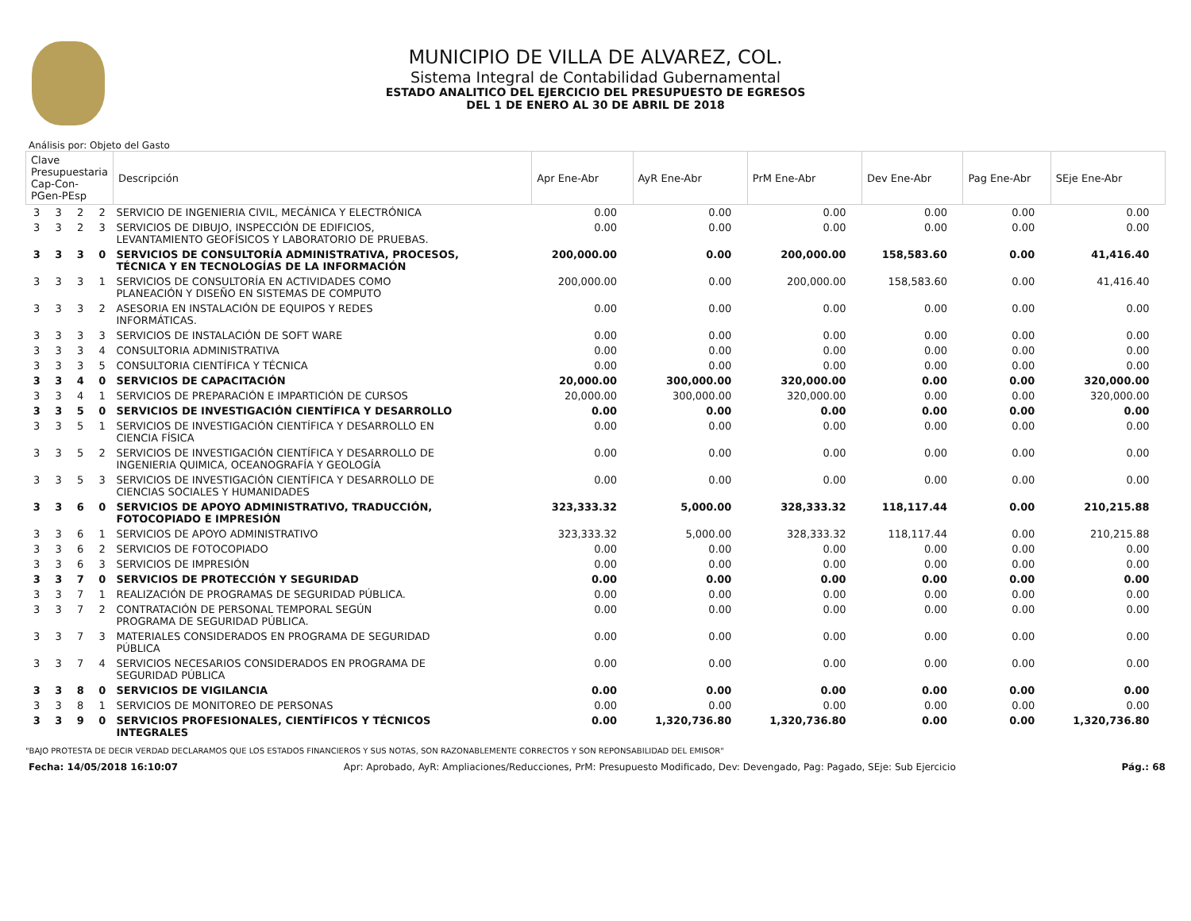MUNICIPIO DE VILLA DE ALVAREZ, COL.
Sistema Integral de Contabilidad Gubernamental
ESTADO ANALITICO DEL EJERCICIO DEL PRESUPUESTO DE EGRESOS
DEL 1 DE ENERO AL 30 DE ABRIL DE 2018
Análisis por: Objeto del Gasto
| Clave Presupuestaria Cap-Con-PGen-PEsp | | | | Descripción | Apr Ene-Abr | AyR Ene-Abr | PrM Ene-Abr | Dev Ene-Abr | Pag Ene-Abr | SEje Ene-Abr |
| --- | --- | --- | --- | --- | --- | --- | --- | --- | --- | --- |
| 3 | 3 | 2 | 2 | SERVICIO DE INGENIERIA CIVIL, MECÁNICA Y ELECTRÓNICA | 0.00 | 0.00 | 0.00 | 0.00 | 0.00 | 0.00 |
| 3 | 3 | 2 | 3 | SERVICIOS DE DIBUJO, INSPECCIÓN DE EDIFICIOS, LEVANTAMIENTO GEOFÍSICOS Y LABORATORIO DE PRUEBAS. | 0.00 | 0.00 | 0.00 | 0.00 | 0.00 | 0.00 |
| 3 | 3 | 3 | 0 | SERVICIOS DE CONSULTORÍA ADMINISTRATIVA, PROCESOS, TÉCNICA Y EN TECNOLOGÍAS DE LA INFORMACIÓN | 200,000.00 | 0.00 | 200,000.00 | 158,583.60 | 0.00 | 41,416.40 |
| 3 | 3 | 3 | 1 | SERVICIOS DE CONSULTORÍA EN ACTIVIDADES COMO PLANEACIÓN Y DISEÑO EN SISTEMAS DE COMPUTO | 200,000.00 | 0.00 | 200,000.00 | 158,583.60 | 0.00 | 41,416.40 |
| 3 | 3 | 3 | 2 | ASESORIA EN INSTALACIÓN DE EQUIPOS Y REDES INFORMÁTICAS. | 0.00 | 0.00 | 0.00 | 0.00 | 0.00 | 0.00 |
| 3 | 3 | 3 | 3 | SERVICIOS DE INSTALACIÓN DE SOFT WARE | 0.00 | 0.00 | 0.00 | 0.00 | 0.00 | 0.00 |
| 3 | 3 | 3 | 4 | CONSULTORIA ADMINISTRATIVA | 0.00 | 0.00 | 0.00 | 0.00 | 0.00 | 0.00 |
| 3 | 3 | 3 | 5 | CONSULTORIA CIENTÍFICA Y TÉCNICA | 0.00 | 0.00 | 0.00 | 0.00 | 0.00 | 0.00 |
| 3 | 3 | 4 | 0 | SERVICIOS DE CAPACITACIÓN | 20,000.00 | 300,000.00 | 320,000.00 | 0.00 | 0.00 | 320,000.00 |
| 3 | 3 | 4 | 1 | SERVICIOS DE PREPARACIÓN E IMPARTICIÓN DE CURSOS | 20,000.00 | 300,000.00 | 320,000.00 | 0.00 | 0.00 | 320,000.00 |
| 3 | 3 | 5 | 0 | SERVICIOS DE INVESTIGACIÓN CIENTÍFICA Y DESARROLLO | 0.00 | 0.00 | 0.00 | 0.00 | 0.00 | 0.00 |
| 3 | 3 | 5 | 1 | SERVICIOS DE INVESTIGACIÓN CIENTÍFICA Y DESARROLLO EN CIENCIA FÍSICA | 0.00 | 0.00 | 0.00 | 0.00 | 0.00 | 0.00 |
| 3 | 3 | 5 | 2 | SERVICIOS DE INVESTIGACIÓN CIENTÍFICA Y DESARROLLO DE INGENIERIA QUIMICA, OCEANOGRAFÍA Y GEOLOGÍA | 0.00 | 0.00 | 0.00 | 0.00 | 0.00 | 0.00 |
| 3 | 3 | 5 | 3 | SERVICIOS DE INVESTIGACIÓN CIENTÍFICA Y DESARROLLO DE CIENCIAS SOCIALES Y HUMANIDADES | 0.00 | 0.00 | 0.00 | 0.00 | 0.00 | 0.00 |
| 3 | 3 | 6 | 0 | SERVICIOS DE APOYO ADMINISTRATIVO, TRADUCCIÓN, FOTOCOPIADO E IMPRESIÓN | 323,333.32 | 5,000.00 | 328,333.32 | 118,117.44 | 0.00 | 210,215.88 |
| 3 | 3 | 6 | 1 | SERVICIOS DE APOYO ADMINISTRATIVO | 323,333.32 | 5,000.00 | 328,333.32 | 118,117.44 | 0.00 | 210,215.88 |
| 3 | 3 | 6 | 2 | SERVICIOS DE FOTOCOPIADO | 0.00 | 0.00 | 0.00 | 0.00 | 0.00 | 0.00 |
| 3 | 3 | 6 | 3 | SERVICIOS DE IMPRESIÓN | 0.00 | 0.00 | 0.00 | 0.00 | 0.00 | 0.00 |
| 3 | 3 | 7 | 0 | SERVICIOS DE PROTECCIÓN Y SEGURIDAD | 0.00 | 0.00 | 0.00 | 0.00 | 0.00 | 0.00 |
| 3 | 3 | 7 | 1 | REALIZACIÓN DE PROGRAMAS DE SEGURIDAD PÚBLICA. | 0.00 | 0.00 | 0.00 | 0.00 | 0.00 | 0.00 |
| 3 | 3 | 7 | 2 | CONTRATACIÓN DE PERSONAL TEMPORAL SEGÚN PROGRAMA DE SEGURIDAD PÚBLICA. | 0.00 | 0.00 | 0.00 | 0.00 | 0.00 | 0.00 |
| 3 | 3 | 7 | 3 | MATERIALES CONSIDERADOS EN PROGRAMA DE SEGURIDAD PÚBLICA | 0.00 | 0.00 | 0.00 | 0.00 | 0.00 | 0.00 |
| 3 | 3 | 7 | 4 | SERVICIOS NECESARIOS CONSIDERADOS EN PROGRAMA DE SEGURIDAD PÚBLICA | 0.00 | 0.00 | 0.00 | 0.00 | 0.00 | 0.00 |
| 3 | 3 | 8 | 0 | SERVICIOS DE VIGILANCIA | 0.00 | 0.00 | 0.00 | 0.00 | 0.00 | 0.00 |
| 3 | 3 | 8 | 1 | SERVICIOS DE MONITOREO DE PERSONAS | 0.00 | 0.00 | 0.00 | 0.00 | 0.00 | 0.00 |
| 3 | 3 | 9 | 0 | SERVICIOS PROFESIONALES, CIENTÍFICOS Y TÉCNICOS INTEGRALES | 0.00 | 1,320,736.80 | 1,320,736.80 | 0.00 | 0.00 | 1,320,736.80 |
"BAJO PROTESTA DE DECIR VERDAD DECLARAMOS QUE LOS ESTADOS FINANCIEROS Y SUS NOTAS, SON RAZONABLEMENTE CORRECTOS Y SON REPONSABILIDAD DEL EMISOR"
Fecha: 14/05/2018 16:10:07 Apr: Aprobado, AyR: Ampliaciones/Reducciones, PrM: Presupuesto Modificado, Dev: Devengado, Pag: Pagado, SEje: Sub Ejercicio Pág.: 68